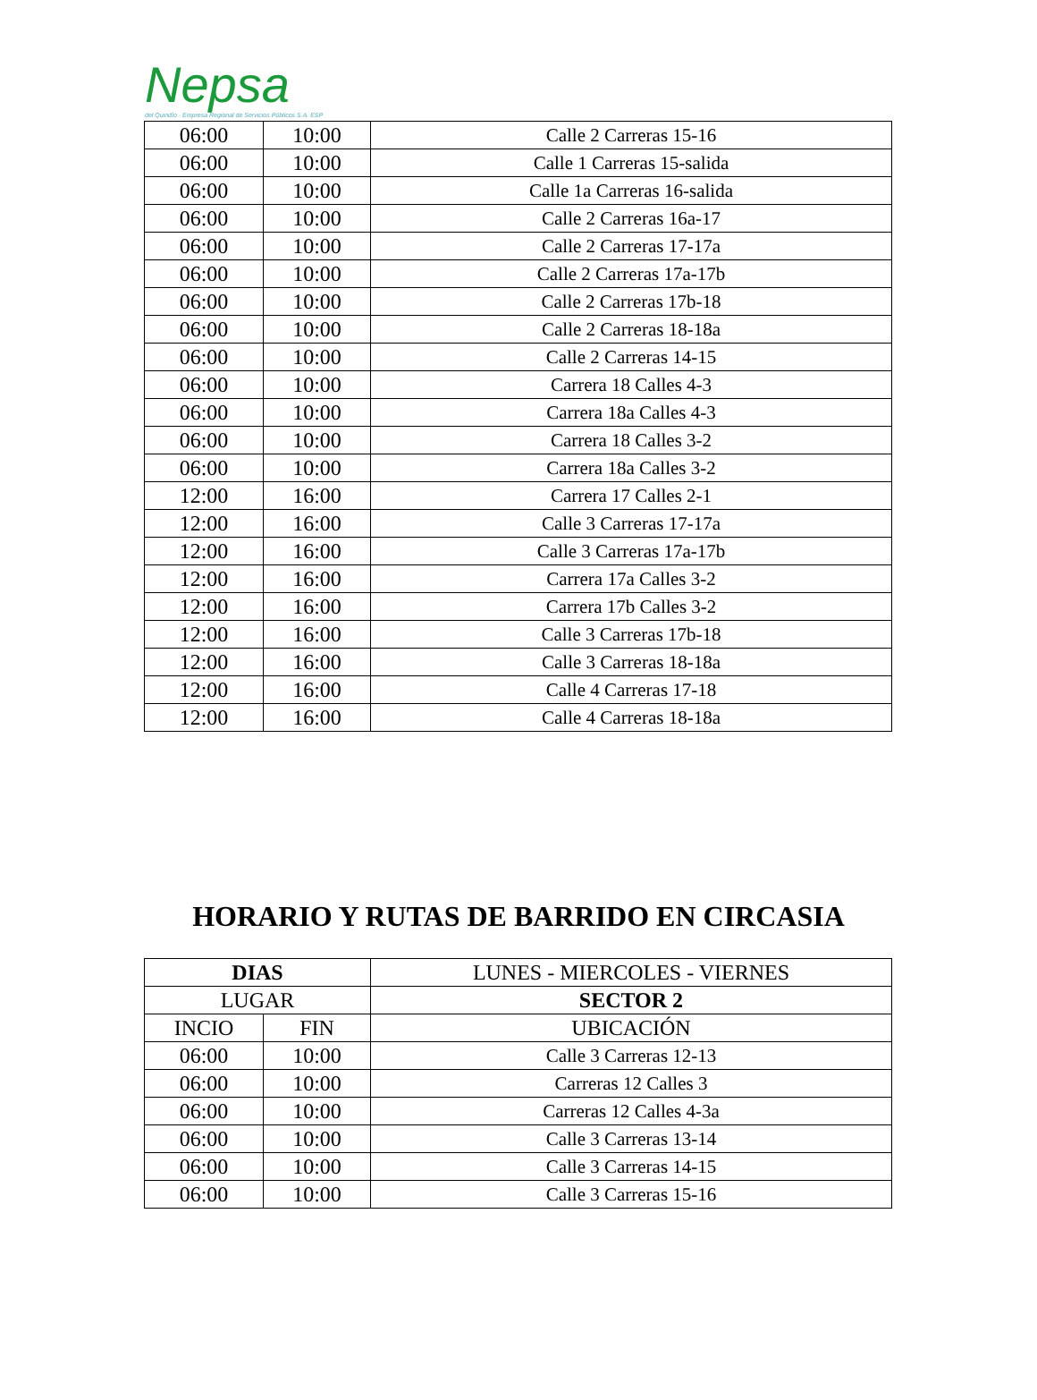Nepsa
del Quindío · Empresa Regional de Servicios Públicos S.A. ESP
| 06:00 | 10:00 | Calle 2 Carreras 15-16 |
| 06:00 | 10:00 | Calle 1 Carreras 15-salida |
| 06:00 | 10:00 | Calle 1a Carreras 16-salida |
| 06:00 | 10:00 | Calle 2 Carreras 16a-17 |
| 06:00 | 10:00 | Calle 2 Carreras 17-17a |
| 06:00 | 10:00 | Calle 2 Carreras 17a-17b |
| 06:00 | 10:00 | Calle 2 Carreras 17b-18 |
| 06:00 | 10:00 | Calle 2 Carreras 18-18a |
| 06:00 | 10:00 | Calle 2 Carreras 14-15 |
| 06:00 | 10:00 | Carrera 18 Calles 4-3 |
| 06:00 | 10:00 | Carrera 18a Calles 4-3 |
| 06:00 | 10:00 | Carrera 18 Calles 3-2 |
| 06:00 | 10:00 | Carrera 18a Calles 3-2 |
| 12:00 | 16:00 | Carrera 17 Calles 2-1 |
| 12:00 | 16:00 | Calle 3 Carreras 17-17a |
| 12:00 | 16:00 | Calle 3 Carreras 17a-17b |
| 12:00 | 16:00 | Carrera 17a Calles 3-2 |
| 12:00 | 16:00 | Carrera 17b Calles 3-2 |
| 12:00 | 16:00 | Calle 3 Carreras 17b-18 |
| 12:00 | 16:00 | Calle 3 Carreras 18-18a |
| 12:00 | 16:00 | Calle 4 Carreras 17-18 |
| 12:00 | 16:00 | Calle 4 Carreras 18-18a |
HORARIO Y RUTAS DE BARRIDO EN CIRCASIA
| DIAS | | LUNES - MIERCOLES - VIERNES |
| --- | --- | --- |
| LUGAR | | SECTOR 2 |
| INCIO | FIN | UBICACIÓN |
| 06:00 | 10:00 | Calle 3 Carreras 12-13 |
| 06:00 | 10:00 | Carreras 12 Calles 3 |
| 06:00 | 10:00 | Carreras 12 Calles 4-3a |
| 06:00 | 10:00 | Calle 3 Carreras 13-14 |
| 06:00 | 10:00 | Calle 3 Carreras 14-15 |
| 06:00 | 10:00 | Calle 3 Carreras 15-16 |